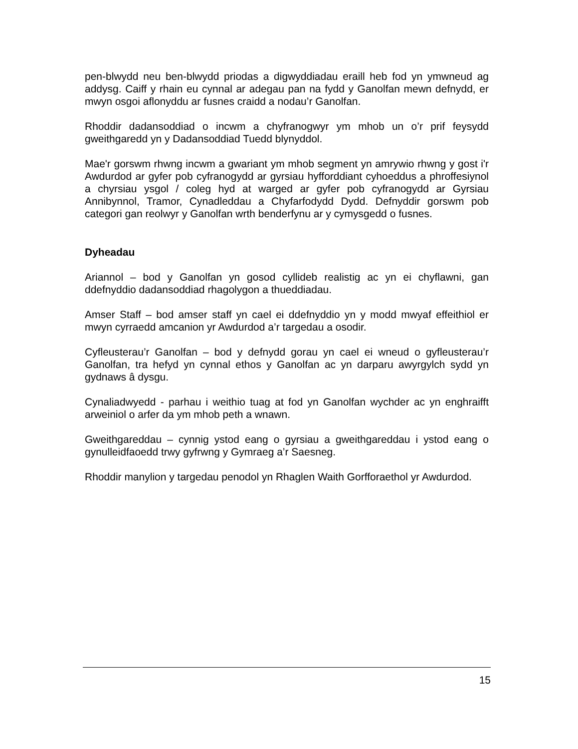pen-blwydd neu ben-blwydd priodas a digwyddiadau eraill heb fod yn ymwneud ag addysg. Caiff y rhain eu cynnal ar adegau pan na fydd y Ganolfan mewn defnydd, er mwyn osgoi aflonyddu ar fusnes craidd a nodau’r Ganolfan.
Rhoddir dadansoddiad o incwm a chyfranogwyr ym mhob un o’r prif feysydd gweithgaredd yn y Dadansoddiad Tuedd blynyddol.
Mae'r gorswm rhwng incwm a gwariant ym mhob segment yn amrywio rhwng y gost i'r Awdurdod ar gyfer pob cyfranogydd ar gyrsiau hyfforddiant cyhoeddus a phroffesiynol a chyrsiau ysgol / coleg hyd at warged ar gyfer pob cyfranogydd ar Gyrsiau Annibynnol, Tramor, Cynadleddau a Chyfarfodydd Dydd. Defnyddir gorswm pob categori gan reolwyr y Ganolfan wrth benderfynu ar y cymysgedd o fusnes.
Dyheadau
Ariannol – bod y Ganolfan yn gosod cyllideb realistig ac yn ei chyflawni, gan ddefnyddio dadansoddiad rhagolygon a thueddiadau.
Amser Staff – bod amser staff yn cael ei ddefnyddio yn y modd mwyaf effeithiol er mwyn cyrraedd amcanion yr Awdurdod a’r targedau a osodir.
Cyfleusterau’r Ganolfan – bod y defnydd gorau yn cael ei wneud o gyfleusterau’r Ganolfan, tra hefyd yn cynnal ethos y Ganolfan ac yn darparu awyrgylch sydd yn gydnaws â dysgu.
Cynaliadwyedd - parhau i weithio tuag at fod yn Ganolfan wychder ac yn enghraifft arweiniol o arfer da ym mhob peth a wnawn.
Gweithgareddau – cynnig ystod eang o gyrsiau a gweithgareddau i ystod eang o gynulleidfaoedd trwy gyfrwng y Gymraeg a’r Saesneg.
Rhoddir manylion y targedau penodol yn Rhaglen Waith Gorfforaethol yr Awdurdod.
15